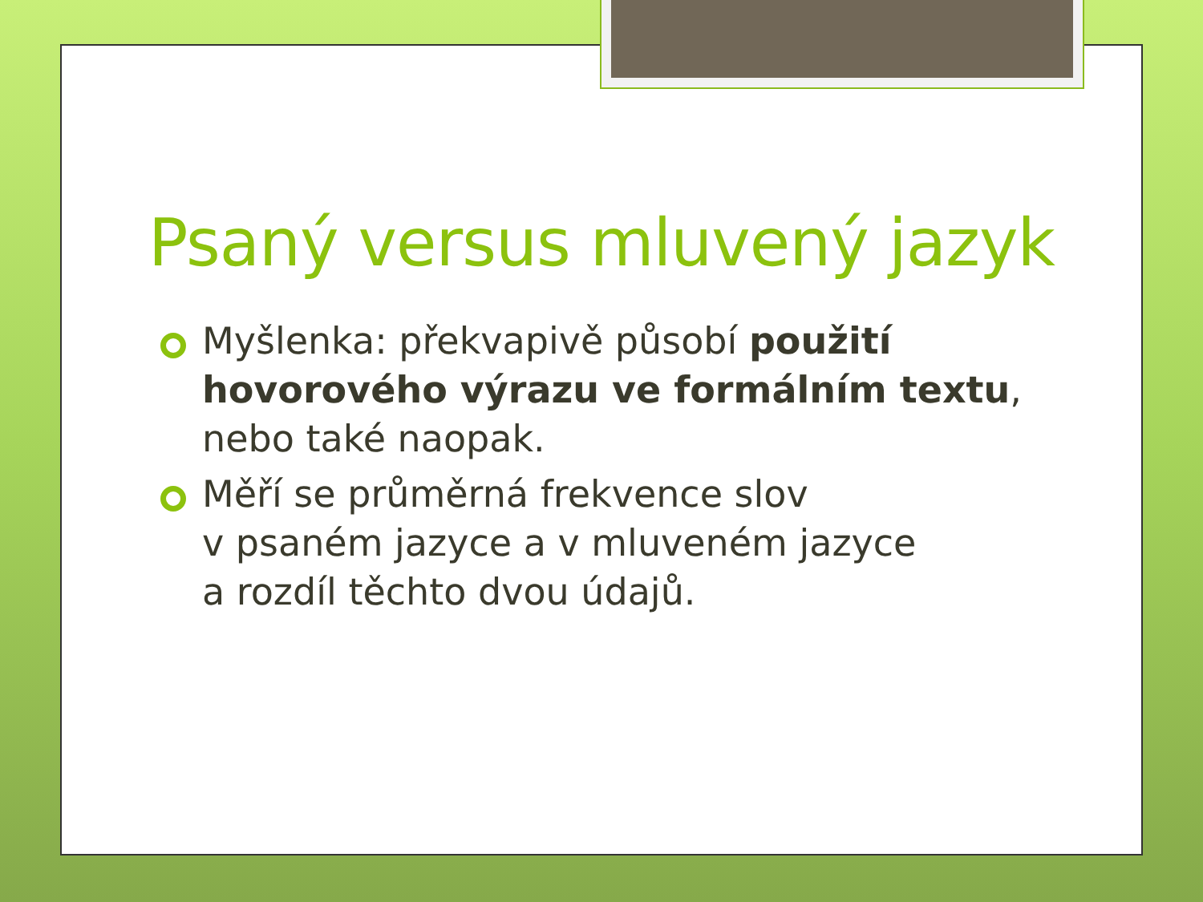Psaný versus mluvený jazyk
Myšlenka: překvapivě působí použití hovorového výrazu ve formálním textu, nebo také naopak.
Měří se průměrná frekvence slov
v psaném jazyce a v mluveném jazyce
a rozdíl těchto dvou údajů.